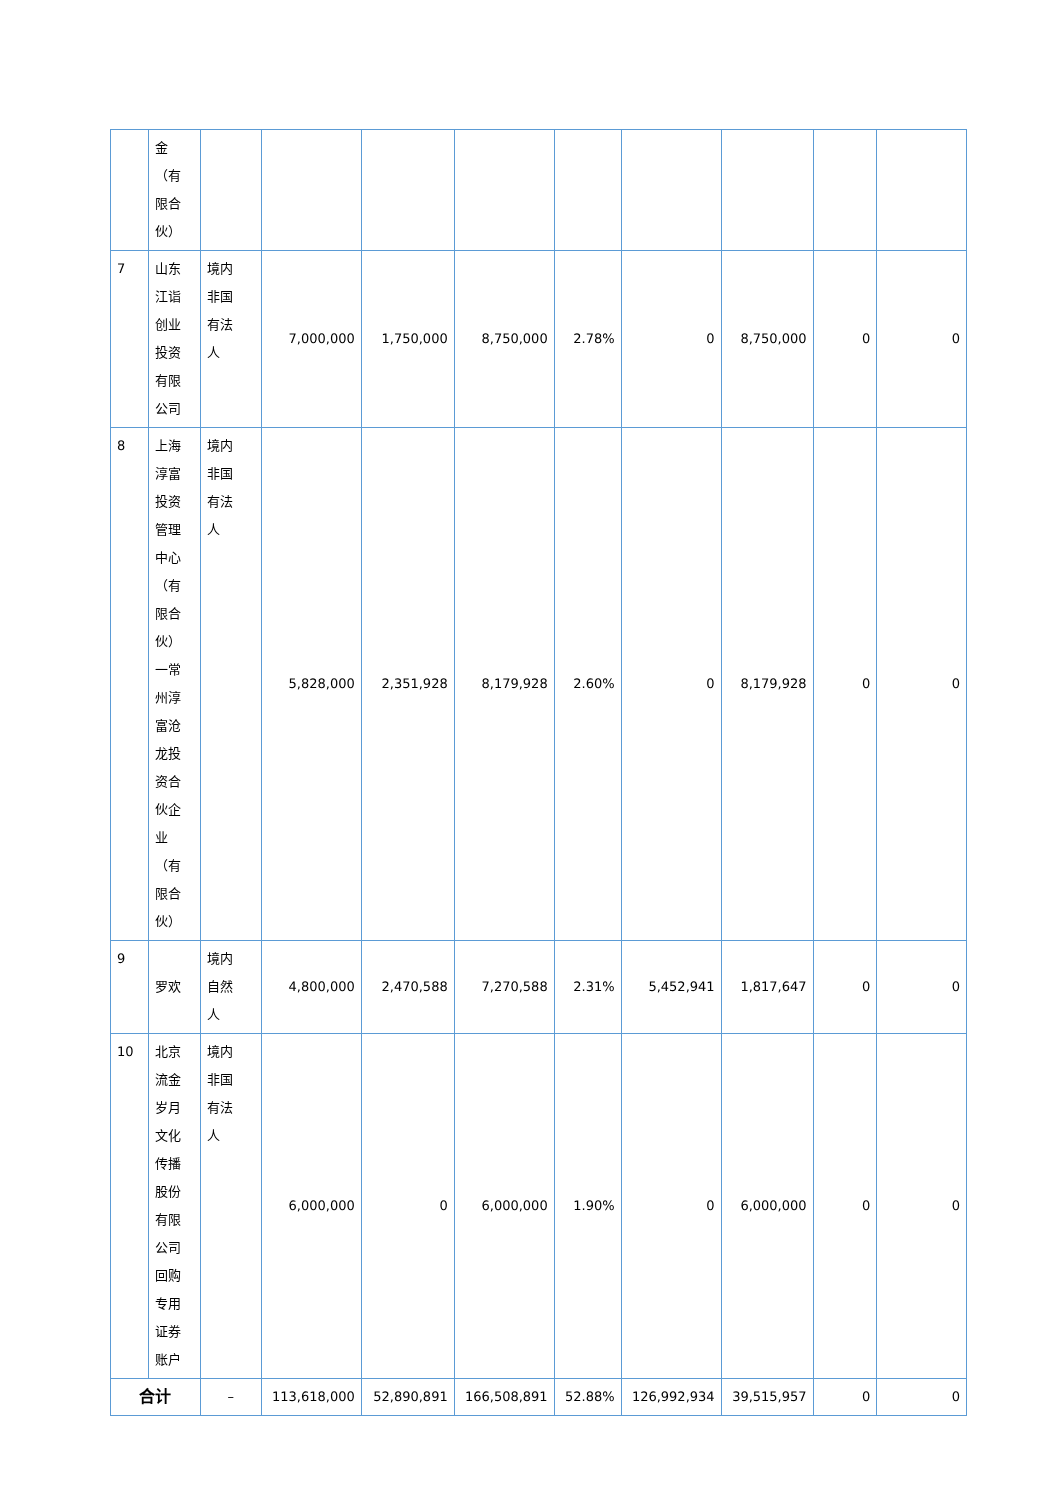| | 金（有限合伙） | | | | | | | | | |
| 7 | 山东江诣创业投资有限公司 | 境内非国有法人 | 7,000,000 | 1,750,000 | 8,750,000 | 2.78% | 0 | 8,750,000 | 0 | 0 |
| 8 | 上海淳富投资管理中心（有限合伙）一常州淳富沧龙投资合伙企业（有限合伙） | 境内非国有法人 | 5,828,000 | 2,351,928 | 8,179,928 | 2.60% | 0 | 8,179,928 | 0 | 0 |
| 9 | 罗欢 | 境内自然人 | 4,800,000 | 2,470,588 | 7,270,588 | 2.31% | 5,452,941 | 1,817,647 | 0 | 0 |
| 10 | 北京流金岁月文化传播股份有限公司回购专用证券账户 | 境内非国有法人 | 6,000,000 | 0 | 6,000,000 | 1.90% | 0 | 6,000,000 | 0 | 0 |
| 合计 | | – | 113,618,000 | 52,890,891 | 166,508,891 | 52.88% | 126,992,934 | 39,515,957 | 0 | 0 |